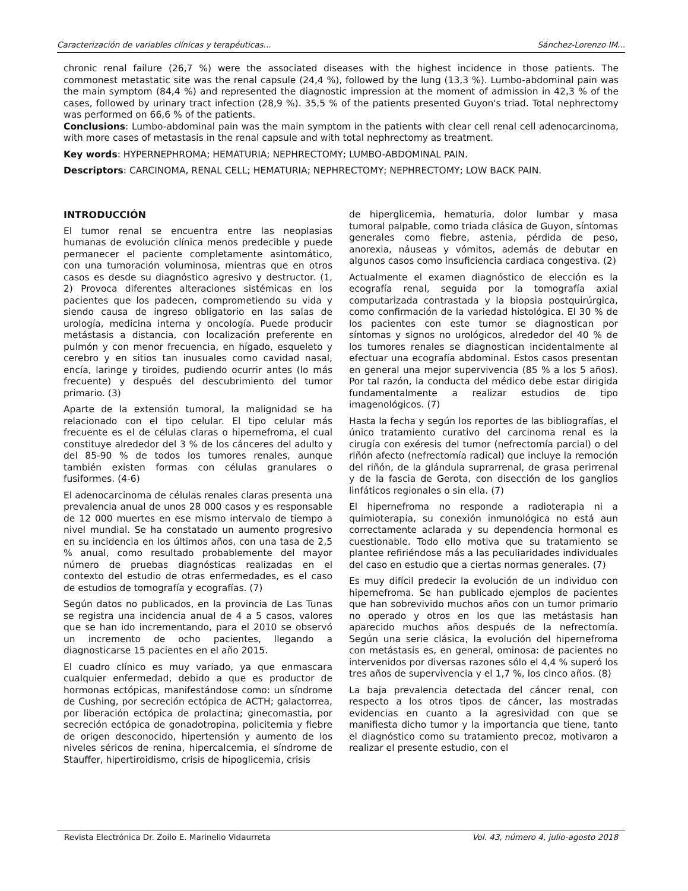Caracterización de variables clínicas y terapéuticas... Sánchez-Lorenzo IM...
chronic renal failure (26,7 %) were the associated diseases with the highest incidence in those patients. The commonest metastatic site was the renal capsule (24,4 %), followed by the lung (13,3 %). Lumbo-abdominal pain was the main symptom (84,4 %) and represented the diagnostic impression at the moment of admission in 42,3 % of the cases, followed by urinary tract infection (28,9 %). 35,5 % of the patients presented Guyon's triad. Total nephrectomy was performed on 66,6 % of the patients.
Conclusions: Lumbo-abdominal pain was the main symptom in the patients with clear cell renal cell adenocarcinoma, with more cases of metastasis in the renal capsule and with total nephrectomy as treatment.
Key words: HYPERNEPHROMA; HEMATURIA; NEPHRECTOMY; LUMBO-ABDOMINAL PAIN.
Descriptors: CARCINOMA, RENAL CELL; HEMATURIA; NEPHRECTOMY; NEPHRECTOMY; LOW BACK PAIN.
INTRODUCCIÓN
El tumor renal se encuentra entre las neoplasias humanas de evolución clínica menos predecible y puede permanecer el paciente completamente asintomático, con una tumoración voluminosa, mientras que en otros casos es desde su diagnóstico agresivo y destructor. (1, 2) Provoca diferentes alteraciones sistémicas en los pacientes que los padecen, comprometiendo su vida y siendo causa de ingreso obligatorio en las salas de urología, medicina interna y oncología. Puede producir metástasis a distancia, con localización preferente en pulmón y con menor frecuencia, en hígado, esqueleto y cerebro y en sitios tan inusuales como cavidad nasal, encía, laringe y tiroides, pudiendo ocurrir antes (lo más frecuente) y después del descubrimiento del tumor primario. (3)
Aparte de la extensión tumoral, la malignidad se ha relacionado con el tipo celular. El tipo celular más frecuente es el de células claras o hipernefroma, el cual constituye alrededor del 3 % de los cánceres del adulto y del 85-90 % de todos los tumores renales, aunque también existen formas con células granulares o fusiformes. (4-6)
El adenocarcinoma de células renales claras presenta una prevalencia anual de unos 28 000 casos y es responsable de 12 000 muertes en ese mismo intervalo de tiempo a nivel mundial. Se ha constatado un aumento progresivo en su incidencia en los últimos años, con una tasa de 2,5 % anual, como resultado probablemente del mayor número de pruebas diagnósticas realizadas en el contexto del estudio de otras enfermedades, es el caso de estudios de tomografía y ecografías. (7)
Según datos no publicados, en la provincia de Las Tunas se registra una incidencia anual de 4 a 5 casos, valores que se han ido incrementando, para el 2010 se observó un incremento de ocho pacientes, llegando a diagnosticarse 15 pacientes en el año 2015.
El cuadro clínico es muy variado, ya que enmascara cualquier enfermedad, debido a que es productor de hormonas ectópicas, manifestándose como: un síndrome de Cushing, por secreción ectópica de ACTH; galactorrea, por liberación ectópica de prolactina; ginecomastia, por secreción ectópica de gonadotropina, policitemia y fiebre de origen desconocido, hipertensión y aumento de los niveles séricos de renina, hipercalcemia, el síndrome de Stauffer, hipertiroidismo, crisis de hipoglicemia, crisis
de hiperglicemia, hematuria, dolor lumbar y masa tumoral palpable, como triada clásica de Guyon, síntomas generales como fiebre, astenia, pérdida de peso, anorexia, náuseas y vómitos, además de debutar en algunos casos como insuficiencia cardiaca congestiva. (2)
Actualmente el examen diagnóstico de elección es la ecografía renal, seguida por la tomografía axial computarizada contrastada y la biopsia postquirúrgica, como confirmación de la variedad histológica. El 30 % de los pacientes con este tumor se diagnostican por síntomas y signos no urológicos, alrededor del 40 % de los tumores renales se diagnostican incidentalmente al efectuar una ecografía abdominal. Estos casos presentan en general una mejor supervivencia (85 % a los 5 años). Por tal razón, la conducta del médico debe estar dirigida fundamentalmente a realizar estudios de tipo imagenológicos. (7)
Hasta la fecha y según los reportes de las bibliografías, el único tratamiento curativo del carcinoma renal es la cirugía con exéresis del tumor (nefrectomía parcial) o del riñón afecto (nefrectomía radical) que incluye la remoción del riñón, de la glándula suprarrenal, de grasa perirrenal y de la fascia de Gerota, con disección de los ganglios linfáticos regionales o sin ella. (7)
El hipernefroma no responde a radioterapia ni a quimioterapia, su conexión inmunológica no está aun correctamente aclarada y su dependencia hormonal es cuestionable. Todo ello motiva que su tratamiento se plantee refiriéndose más a las peculiaridades individuales del caso en estudio que a ciertas normas generales. (7)
Es muy difícil predecir la evolución de un individuo con hipernefroma. Se han publicado ejemplos de pacientes que han sobrevivido muchos años con un tumor primario no operado y otros en los que las metástasis han aparecido muchos años después de la nefrectomía. Según una serie clásica, la evolución del hipernefroma con metástasis es, en general, ominosa: de pacientes no intervenidos por diversas razones sólo el 4,4 % superó los tres años de supervivencia y el 1,7 %, los cinco años. (8)
La baja prevalencia detectada del cáncer renal, con respecto a los otros tipos de cáncer, las mostradas evidencias en cuanto a la agresividad con que se manifiesta dicho tumor y la importancia que tiene, tanto el diagnóstico como su tratamiento precoz, motivaron a realizar el presente estudio, con el
Revista Electrónica Dr. Zoilo E. Marinello Vidaurreta Vol. 43, número 4, julio-agosto 2018